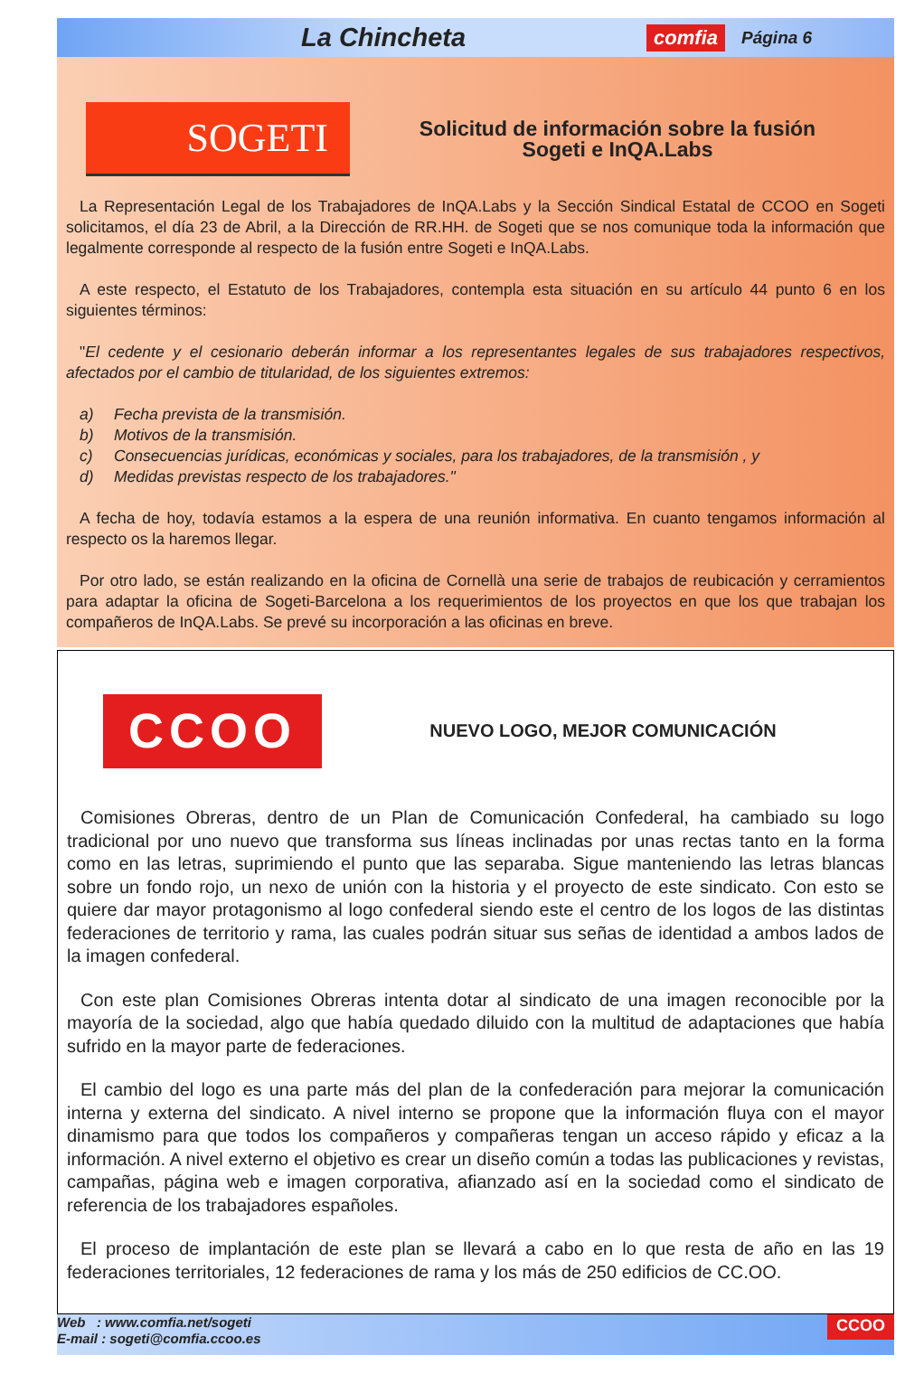La Chincheta comfia Página 6
SOGETI
Solicitud de información sobre la fusión
Sogeti e InQA.Labs
La Representación Legal de los Trabajadores de InQA.Labs y la Sección Sindical Estatal de CCOO en Sogeti solicitamos, el día 23 de Abril, a la Dirección de RR.HH. de Sogeti que se nos comunique toda la información que legalmente corresponde al respecto de la fusión entre Sogeti e InQA.Labs.
A este respecto, el Estatuto de los Trabajadores, contempla esta situación en su artículo 44 punto 6 en los siguientes términos:
"El cedente y el cesionario deberán informar a los representantes legales de sus trabajadores respectivos, afectados por el cambio de titularidad, de los siguientes extremos:
a) Fecha prevista de la transmisión.
b) Motivos de la transmisión.
c) Consecuencias jurídicas, económicas y sociales, para los trabajadores, de la transmisión , y
d) Medidas previstas respecto de los trabajadores."
A fecha de hoy, todavía estamos a la espera de una reunión informativa. En cuanto tengamos información al respecto os la haremos llegar.
Por otro lado, se están realizando en la oficina de Cornellà una serie de trabajos de reubicación y cerramientos para adaptar la oficina de Sogeti-Barcelona a los requerimientos de los proyectos en que los que trabajan los compañeros de InQA.Labs. Se prevé su incorporación a las oficinas en breve.
CCOO
NUEVO LOGO, MEJOR COMUNICACIÓN
Comisiones Obreras, dentro de un Plan de Comunicación Confederal, ha cambiado su logo tradicional por uno nuevo que transforma sus líneas inclinadas por unas rectas tanto en la forma como en las letras, suprimiendo el punto que las separaba. Sigue manteniendo las letras blancas sobre un fondo rojo, un nexo de unión con la historia y el proyecto de este sindicato. Con esto se quiere dar mayor protagonismo al logo confederal siendo este el centro de los logos de las distintas federaciones de territorio y rama, las cuales podrán situar sus señas de identidad a ambos lados de la imagen confederal.
Con este plan Comisiones Obreras intenta dotar al sindicato de una imagen reconocible por la mayoría de la sociedad, algo que había quedado diluido con la multitud de adaptaciones que había sufrido en la mayor parte de federaciones.
El cambio del logo es una parte más del plan de la confederación para mejorar la comunicación interna y externa del sindicato. A nivel interno se propone que la información fluya con el mayor dinamismo para que todos los compañeros y compañeras tengan un acceso rápido y eficaz a la información. A nivel externo el objetivo es crear un diseño común a todas las publicaciones y revistas, campañas, página web e imagen corporativa, afianzado así en la sociedad como el sindicato de referencia de los trabajadores españoles.
El proceso de implantación de este plan se llevará a cabo en lo que resta de año en las 19 federaciones territoriales, 12 federaciones de rama y los más de 250 edificios de CC.OO.
Web : www.comfia.net/sogeti
E-mail : sogeti@comfia.ccoo.es
CCOO